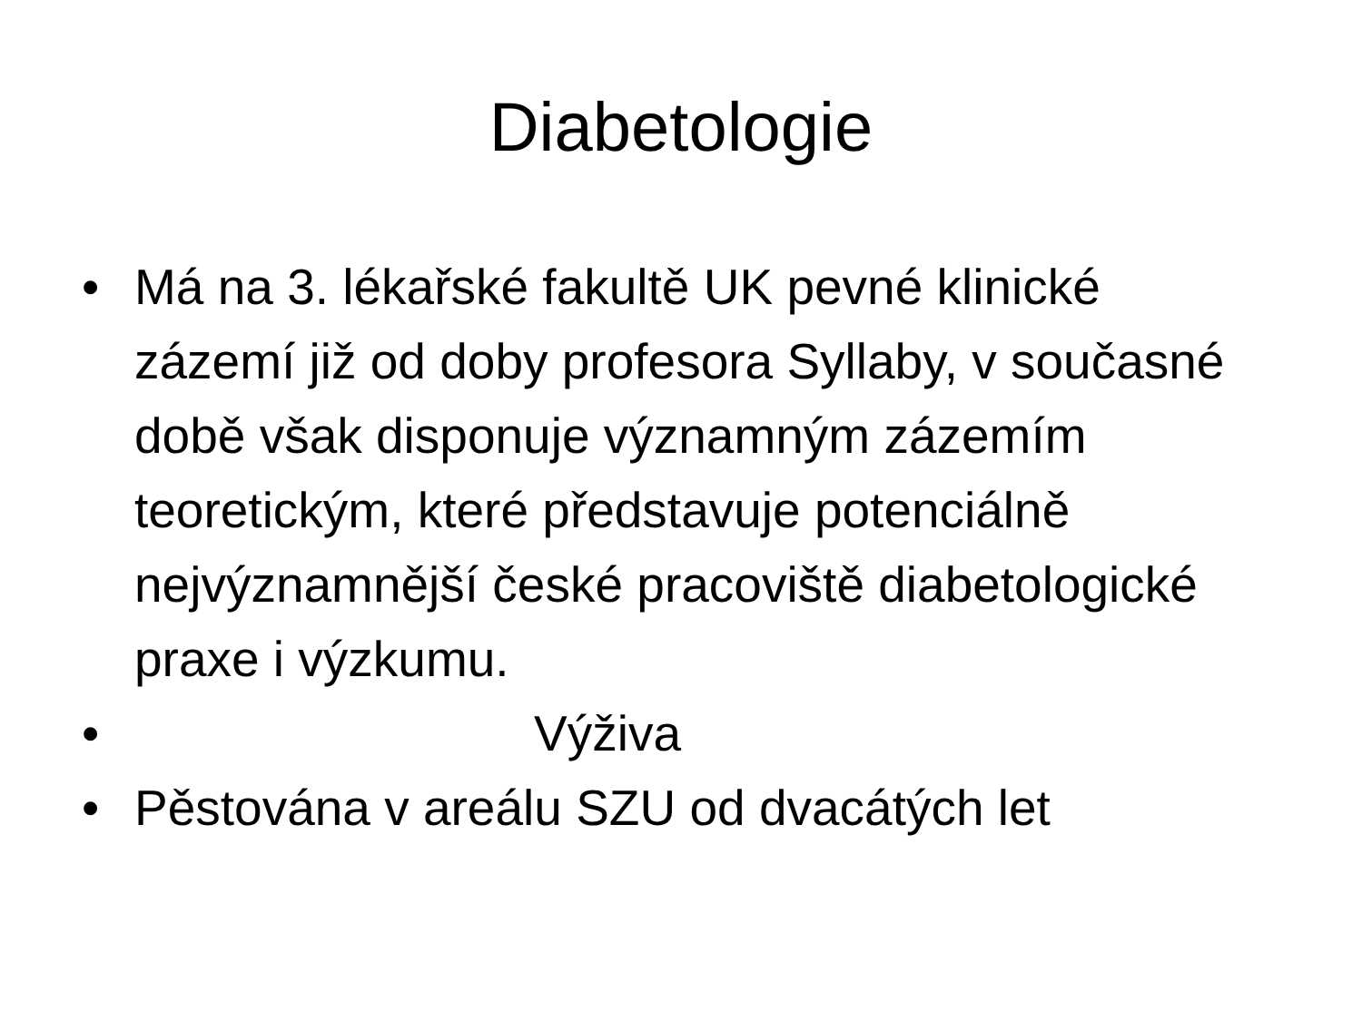Diabetologie
• Má na 3. lékařské fakultě UK pevné klinické zázemí již od doby profesora Syllaby, v současné době však disponuje významným zázemím teoretickým, které představuje potenciálně nejvýznamnější české pracoviště diabetologické praxe i výzkumu.
• Výživa
• Pěstována v areálu SZU od dvacátých let